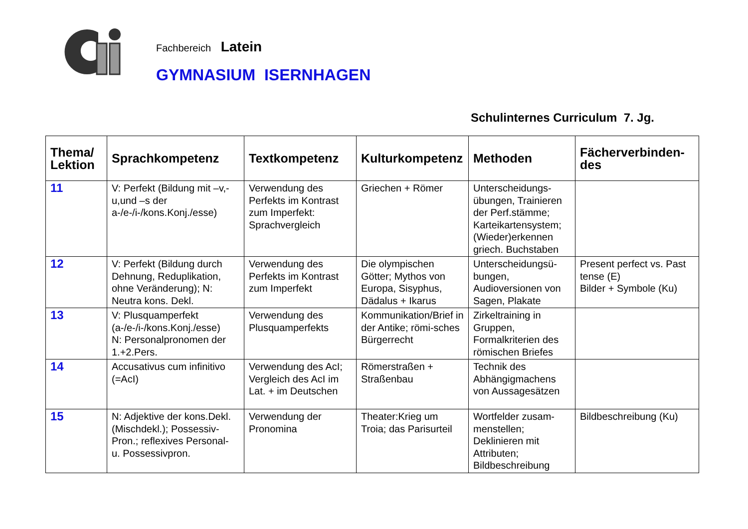Fachbereich Latein
GYMNASIUM ISERNHAGEN
Schulinternes Curriculum 7. Jg.
| Thema/ Lektion | Sprachkompetenz | Textkompetenz | Kulturkompetenz | Methoden | Fächerverbinden- des |
| --- | --- | --- | --- | --- | --- |
| 11 | V: Perfekt (Bildung mit –v,-u,und –s der a-/e-/i-/kons.Konj./esse) | Verwendung des Perfekts im Kontrast zum Imperfekt: Sprachvergleich | Griechen + Römer | Unterscheidungs-übungen, Trainieren der Perf.stämme; Karteikartensystem; (Wieder)erkennen griech. Buchstaben | |
| 12 | V: Perfekt (Bildung durch Dehnung, Reduplikation, ohne Veränderung); N: Neutra kons. Dekl. | Verwendung des Perfekts im Kontrast zum Imperfekt | Die olympischen Götter; Mythos von Europa, Sisyphus, Dädalus + Ikarus | Unterscheidungsü-bungen, Audioversionen von Sagen, Plakate | Present perfect vs. Past tense (E) Bilder + Symbole (Ku) |
| 13 | V: Plusquamperfekt (a-/e-/i-/kons.Konj./esse) N: Personalpronomen der 1.+2.Pers. | Verwendung des Plusquamperfekts | Kommunikation/Brief in der Antike; römi-sches Bürgerrecht | Zirkeltraining in Gruppen, Formalkriterien des römischen Briefes | |
| 14 | Accusativus cum infinitivo (=AcI) | Verwendung des AcI; Vergleich des AcI im Lat. + im Deutschen | Römerstraßen + Straßenbau | Technik des Abhängigmachens von Aussagesätzen | |
| 15 | N: Adjektive der kons.Dekl. (Mischdekl.); Possessiv-Pron.; reflexives Personal- u. Possessivpron. | Verwendung der Pronomina | Theater:Krieg um Troia; das Parisurteil | Wortfelder zusam-menstellen; Deklinieren mit Attributen; Bildbeschreibung | Bildbeschreibung (Ku) |